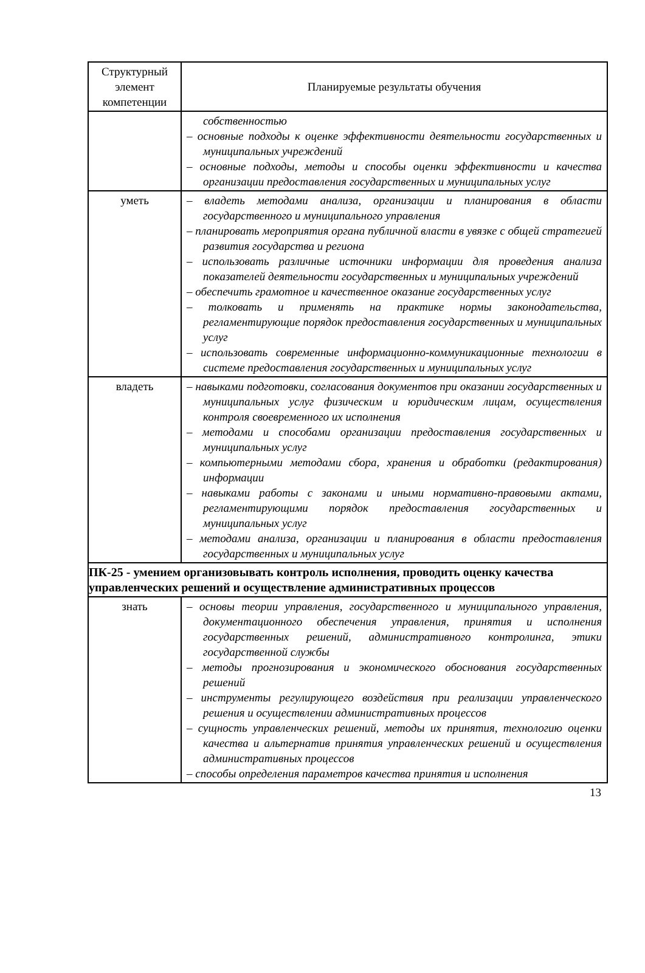| Структурный элемент компетенции | Планируемые результаты обучения |
| --- | --- |
| | собственностью – основные подходы к оценке эффективности деятельности государственных и муниципальных учреждений – основные подходы, методы и способы оценки эффективности и качества организации предоставления государственных и муниципальных услуг |
| уметь | – владеть методами анализа, организации и планирования в области государственного и муниципального управления – планировать мероприятия органа публичной власти в увязке с общей стратегией развития государства и региона – использовать различные источники информации для проведения анализа показателей деятельности государственных и муниципальных учреждений – обеспечить грамотное и качественное оказание государственных услуг – толковать и применять на практике нормы законодательства, регламентирующие порядок предоставления государственных и муниципальных услуг – использовать современные информационно-коммуникационные технологии в системе предоставления государственных и муниципальных услуг |
| владеть | – навыками подготовки, согласования документов при оказании государственных и муниципальных услуг физическим и юридическим лицам, осуществления контроля своевременного их исполнения – методами и способами организации предоставления государственных и муниципальных услуг – компьютерными методами сбора, хранения и обработки (редактирования) информации – навыками работы с законами и иными нормативно-правовыми актами, регламентирующими порядок предоставления государственных и муниципальных услуг – методами анализа, организации и планирования в области предоставления государственных и муниципальных услуг |
| ПК-25 - умением организовывать контроль исполнения, проводить оценку качества управленческих решений и осуществление административных процессов | |
| знать | – основы теории управления, государственного и муниципального управления, документационного обеспечения управления, принятия и исполнения государственных решений, административного контролинга, этики государственной службы – методы прогнозирования и экономического обоснования государственных решений – инструменты регулирующего воздействия при реализации управленческого решения и осуществлении административных процессов – сущность управленческих решений, методы их принятия, технологию оценки качества и альтернатив принятия управленческих решений и осуществления административных процессов – способы определения параметров качества принятия и исполнения |
13